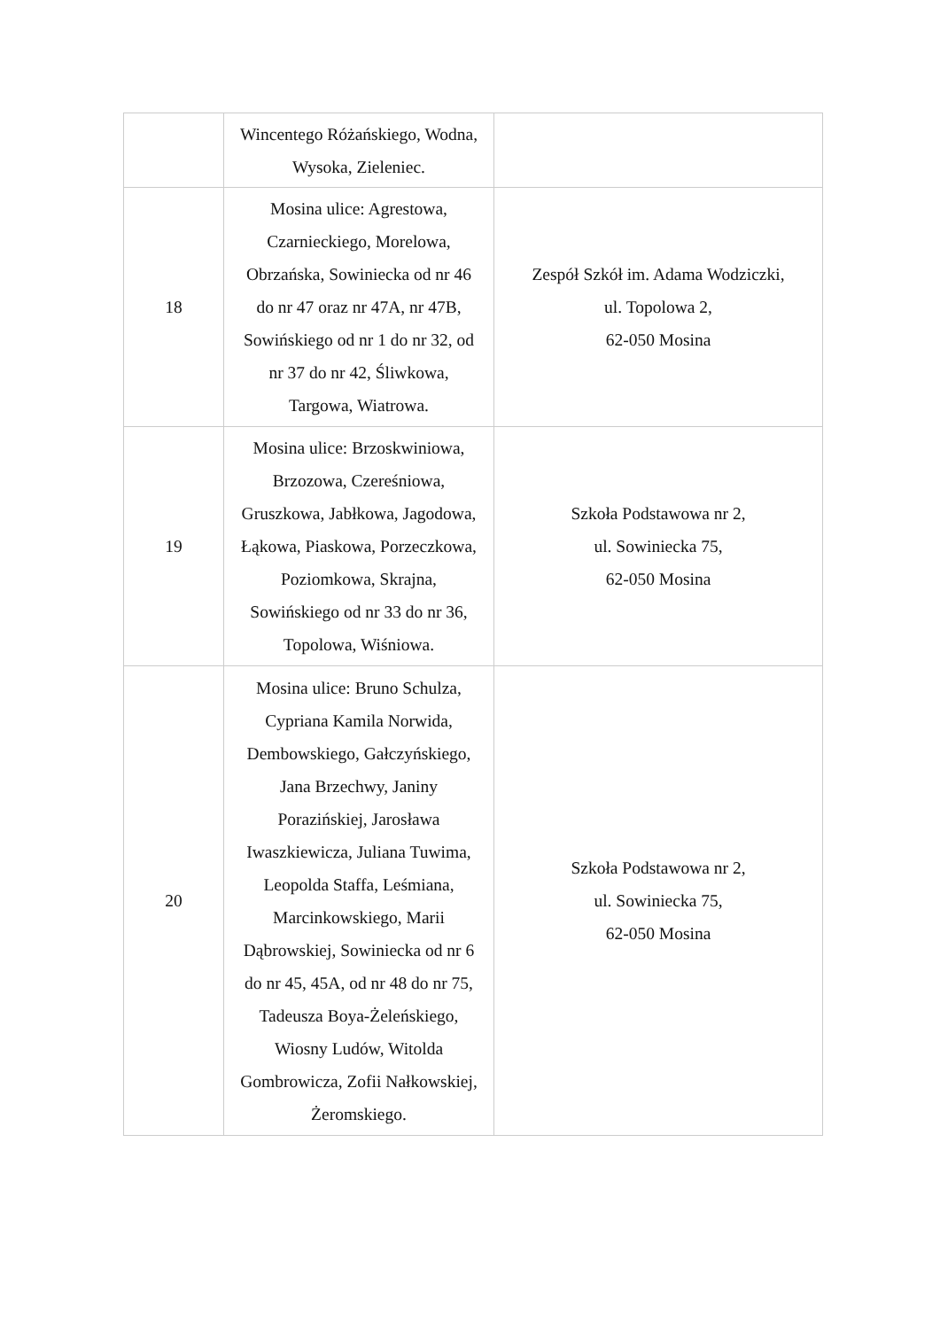| | Wincentego Różańskiego, Wodna, Wysoka, Zieleniec. | |
| 18 | Mosina ulice: Agrestowa, Czarnieckiego, Morelowa, Obrzańska, Sowiniecka od nr 46 do nr 47 oraz nr 47A, nr 47B, Sowińskiego od nr 1 do nr 32, od nr 37 do nr 42, Śliwkowa, Targowa, Wiatrowa. | Zespół Szkół im. Adama Wodziczki, ul. Topolowa 2, 62-050 Mosina |
| 19 | Mosina ulice: Brzoskwiniowa, Brzozowa, Czereśniowa, Gruszkowa, Jabłkowa, Jagodowa, Łąkowa, Piaskowa, Porzeczkowa, Poziomkowa, Skrajna, Sowińskiego od nr 33 do nr 36, Topolowa, Wiśniowa. | Szkoła Podstawowa nr 2, ul. Sowiniecka 75, 62-050 Mosina |
| 20 | Mosina ulice: Bruno Schulza, Cypriana Kamila Norwida, Dembowskiego, Gałczyńskiego, Jana Brzechwy, Janiny Porazińskiej, Jarosława Iwaszkiewicza, Juliana Tuwima, Leopolda Staffa, Leśmiana, Marcinkowskiego, Marii Dąbrowskiej, Sowiniecka od nr 6 do nr 45, 45A, od nr 48 do nr 75, Tadeusza Boya-Żeleńskiego, Wiosny Ludów, Witolda Gombrowicza, Zofii Nałkowskiej, Żeromskiego. | Szkoła Podstawowa nr 2, ul. Sowiniecka 75, 62-050 Mosina |